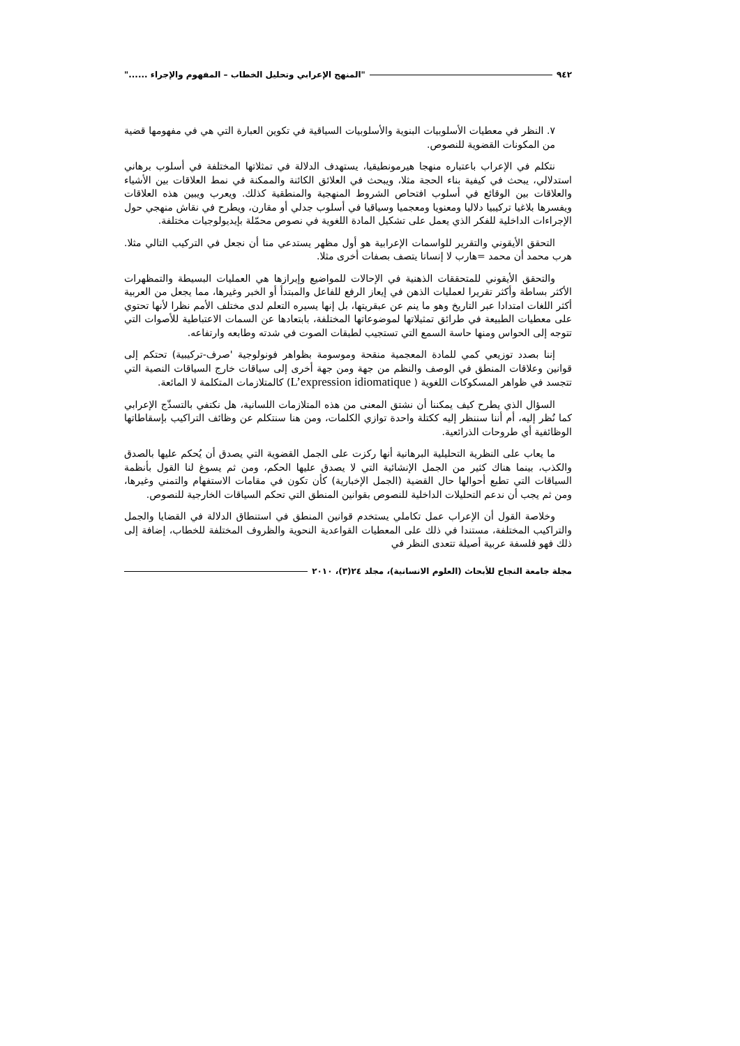٩٤٢ "المنهج الإعرابي وتحليل الخطاب – المفهوم والإجراء ......"
٧. النظر في معطيات الأسلوبيات البنوية والأسلوبيات السياقية في تكوين العبارة التي هي في مفهومها قضية من المكونات القضوية للنصوص.
نتكلم في الإعراب باعتباره منهجا هيرمونطيقيا، يستهدف الدلالة في تمثلاتها المختلفة في أسلوب برهاني استدلالي، يبحث في كيفية بناء الحجة مثلا، ويبحث في العلائق الكائنة والممكنة في نمط العلاقات بين الأشياء والعلاقات بين الوقائع في أسلوب افتحاص الشروط المنهجية والمنطقية كذلك. ويعرب ويبين هذه العلاقات ويفسرها بلاغيا تركيبيا دلاليا ومعنويا ومعجميا وسياقيا في أسلوب جدلي أو مقارن، ويطرح في نقاش منهجي حول الإجراءات الداخلية للفكر الذي يعمل على تشكيل المادة اللغوية في نصوص محمّلة بإيديولوجيات مختلفة.
التحقق الأيقوني والتقرير للواسمات الإعرابية هو أول مظهر يستدعي منا أن نجعل في التركيب التالي مثلا. هرب محمد أن محمد =هارب لا إنسانا يتصف بصفات أخرى مثلا.
والتحقق الأيقوني للمتحققات الذهنية في الإحالات للمواضيع وإبرازها هي العمليات البسيطة والتمظهرات الأكثر بساطة وأكثر تقريرا لعمليات الذهن في إيعاز الرفع للفاعل والمبتدأ أو الخبر وغيرها، مما يجعل من العربية أكثر اللغات امتدادا عبر التاريخ وهو ما ينم عن عبقريتها، بل إنها يسيره التعلم لدى مختلف الأمم نظرا لأنها تحتوي على معطيات الطبيعة في طرائق تمثيلاتها لموضوعاتها المختلفة، بابتعادها عن السمات الاعتباطية للأصوات التي تتوجه إلى الحواس ومنها حاسة السمع التي تستجيب لطبقات الصوت في شدته وطابعه وارتفاعه.
إننا بصدد توزيعي كمي للمادة المعجمية منقحة وموسومة بظواهر فونولوجية 'صرف-تركيبية) تحتكم إلى قوانين وعلاقات المنطق في الوصف والنظم من جهة ومن جهة أخرى إلى سياقات خارج السياقات النصية التي تتجسد في ظواهر المسكوكات اللغوية ( L’expression idiomatique) كالمتلازمات المتكلمة لا المائعة.
السؤال الذي يطرح كيف يمكننا أن نشتق المعنى من هذه المتلازمات اللسانية، هل نكتفي بالتسذّج الإعرابي كما نُظر إليه، أم أننا سننظر إليه ككتلة واحدة توازي الكلمات، ومن هنا سنتكلم عن وظائف التراكيب بإسقاطاتها الوظائفية أي طروحات الذرائعية.
ما يعاب على النظرية التحليلية البرهانية أنها ركزت على الجمل القضوية التي يصدق أن يُحكم عليها بالصدق والكذب، بينما هناك كثير من الجمل الإنشائية التي لا يصدق عليها الحكم، ومن ثم يسوغ لنا القول بأنظمة السياقات التي تطبع أحوالها حال القضية (الجمل الإخبارية) كأن تكون في مقامات الاستفهام والتمني وغيرها، ومن ثم يجب أن ندعم التحليلات الداخلية للنصوص بقوانين المنطق التي تحكم السياقات الخارجية للنصوص.
وخلاصة القول أن الإعراب عمل تكاملي يستخدم قوانين المنطق في استنطاق الدلالة في القضايا والجمل والتراكيب المختلفة، مستندا في ذلك على المعطيات القواعدية النحوية والظروف المختلفة للخطاب، إضافة إلى ذلك فهو فلسفة عربية أصيلة تتعدى النظر في
مجلة جامعة النجاح للأبحاث (العلوم الانسانية)، مجلد ٢٤(٣)، ٢٠١٠